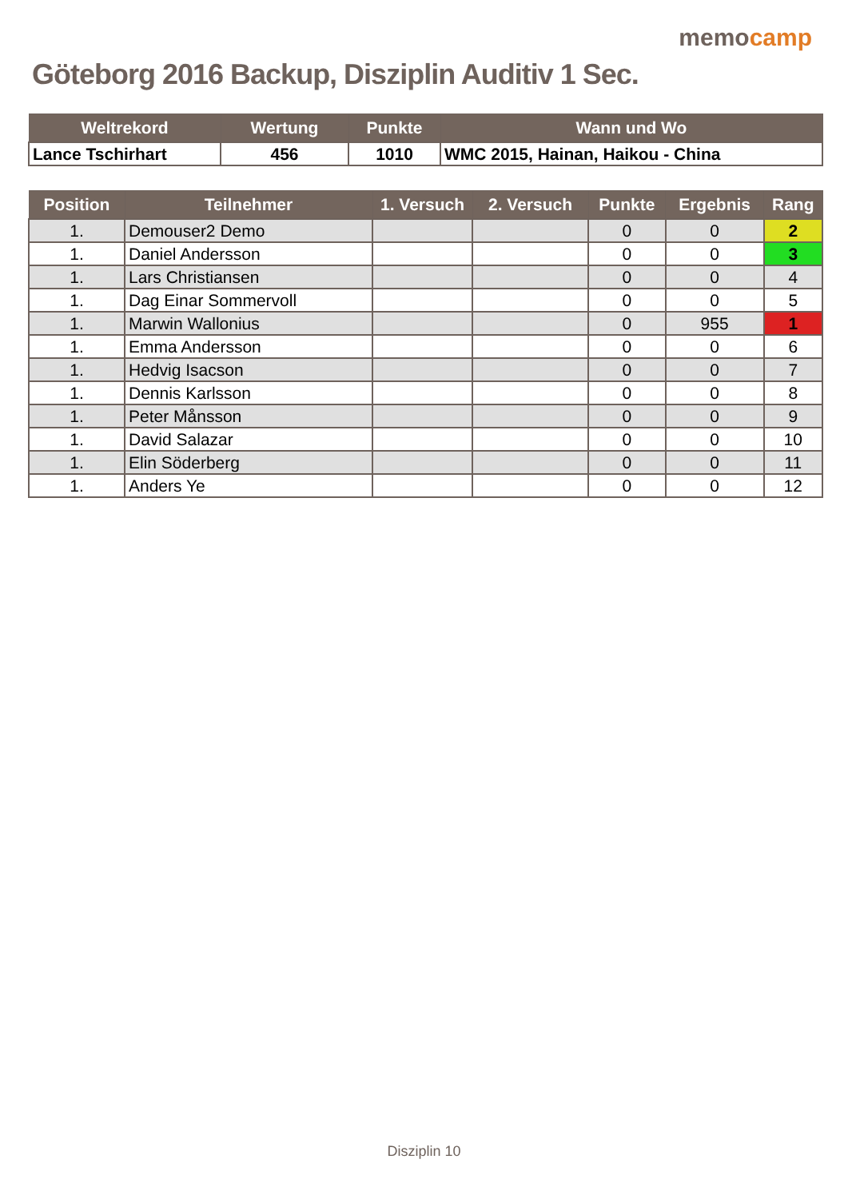Göteborg 2016 Backup, Disziplin Auditiv 1 Sec.
memocamp
| Weltrekord | Wertung | Punkte | Wann und Wo |
| --- | --- | --- | --- |
| Lance Tschirhart | 456 | 1010 | WMC 2015, Hainan, Haikou - China |
| Position | Teilnehmer | 1. Versuch | 2. Versuch | Punkte | Ergebnis | Rang |
| --- | --- | --- | --- | --- | --- | --- |
| 1. | Demouser2 Demo | | | 0 | 0 | 2 |
| 1. | Daniel Andersson | | | 0 | 0 | 3 |
| 1. | Lars Christiansen | | | 0 | 0 | 4 |
| 1. | Dag Einar Sommervoll | | | 0 | 0 | 5 |
| 1. | Marwin Wallonius | | | 0 | 955 | 1 |
| 1. | Emma Andersson | | | 0 | 0 | 6 |
| 1. | Hedvig Isacson | | | 0 | 0 | 7 |
| 1. | Dennis Karlsson | | | 0 | 0 | 8 |
| 1. | Peter Månsson | | | 0 | 0 | 9 |
| 1. | David Salazar | | | 0 | 0 | 10 |
| 1. | Elin Söderberg | | | 0 | 0 | 11 |
| 1. | Anders Ye | | | 0 | 0 | 12 |
Disziplin 10